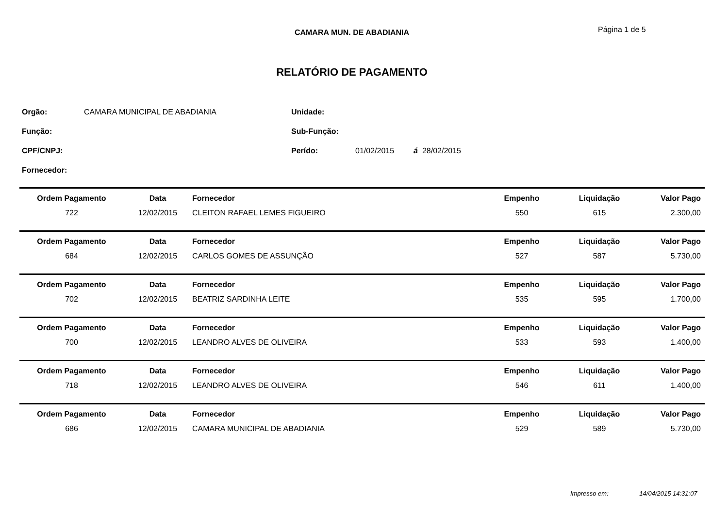CAMARA MUN. DE ABADIANIA
Página 1 de 5
RELATÓRIO DE PAGAMENTO
| Orgão: | CAMARA MUNICIPAL DE ABADIANIA | Unidade: | |
| Função: | | Sub-Função: | |
| CPF/CNPJ: | | Perído: | 01/02/2015 á 28/02/2015 |
| Fornecedor: | | | |
| Ordem Pagamento | Data | Fornecedor | Empenho | Liquidação | Valor Pago |
| 722 | 12/02/2015 | CLEITON RAFAEL LEMES FIGUEIRO | 550 | 615 | 2.300,00 |
| Ordem Pagamento | Data | Fornecedor | Empenho | Liquidação | Valor Pago |
| 684 | 12/02/2015 | CARLOS GOMES DE ASSUNÇÃO | 527 | 587 | 5.730,00 |
| Ordem Pagamento | Data | Fornecedor | Empenho | Liquidação | Valor Pago |
| 702 | 12/02/2015 | BEATRIZ SARDINHA LEITE | 535 | 595 | 1.700,00 |
| Ordem Pagamento | Data | Fornecedor | Empenho | Liquidação | Valor Pago |
| 700 | 12/02/2015 | LEANDRO ALVES DE OLIVEIRA | 533 | 593 | 1.400,00 |
| Ordem Pagamento | Data | Fornecedor | Empenho | Liquidação | Valor Pago |
| 718 | 12/02/2015 | LEANDRO ALVES DE OLIVEIRA | 546 | 611 | 1.400,00 |
| Ordem Pagamento | Data | Fornecedor | Empenho | Liquidação | Valor Pago |
| 686 | 12/02/2015 | CAMARA MUNICIPAL DE ABADIANIA | 529 | 589 | 5.730,00 |
Impresso em: 14/04/2015 14:31:07